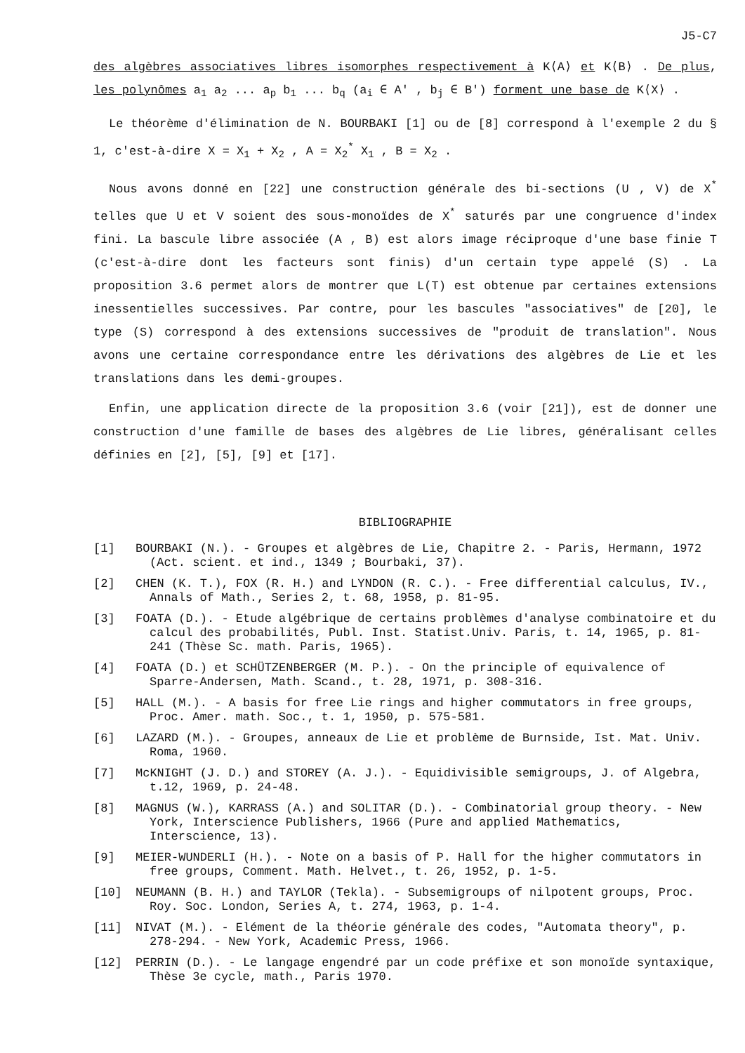J5-C7
des algèbres associatives libres isomorphes respectivement à K⟨A⟩ et K⟨B⟩ . De plus, les polynômes a<sub>1</sub> a<sub>2</sub> ... a<sub>p</sub> b<sub>1</sub> ... b<sub>q</sub> (a<sub>i</sub> ∈ A' , b<sub>j</sub> ∈ B') forment une base de K⟨X⟩ .
Le théorème d'élimination de N. BOURBAKI [1] ou de [8] correspond à l'exemple 2 du § 1, c'est-à-dire X = X<sub>1</sub> + X<sub>2</sub> , A = X<sub>2</sub><sup>*</sup> X<sub>1</sub> , B = X<sub>2</sub> .
Nous avons donné en [22] une construction générale des bi-sections (U , V) de X<sup>*</sup> telles que U et V soient des sous-monoïdes de X<sup>*</sup> saturés par une congruence d'index fini. La bascule libre associée (A , B) est alors image réciproque d'une base finie T (c'est-à-dire dont les facteurs sont finis) d'un certain type appelé (S) . La proposition 3.6 permet alors de montrer que L(T) est obtenue par certaines extensions inessentielles successives. Par contre, pour les bascules "associatives" de [20], le type (S) correspond à des extensions successives de "produit de translation". Nous avons une certaine correspondance entre les dérivations des algèbres de Lie et les translations dans les demi-groupes.
Enfin, une application directe de la proposition 3.6 (voir [21]), est de donner une construction d'une famille de bases des algèbres de Lie libres, généralisant celles définies en [2], [5], [9] et [17].
BIBLIOGRAPHIE
[1] BOURBAKI (N.). - Groupes et algèbres de Lie, Chapitre 2. - Paris, Hermann, 1972 (Act. scient. et ind., 1349 ; Bourbaki, 37).
[2] CHEN (K. T.), FOX (R. H.) and LYNDON (R. C.). - Free differential calculus, IV., Annals of Math., Series 2, t. 68, 1958, p. 81-95.
[3] FOATA (D.). - Etude algébrique de certains problèmes d'analyse combinatoire et du calcul des probabilités, Publ. Inst. Statist.Univ. Paris, t. 14, 1965, p. 81-241 (Thèse Sc. math. Paris, 1965).
[4] FOATA (D.) et SCHÜTZENBERGER (M. P.). - On the principle of equivalence of Sparre-Andersen, Math. Scand., t. 28, 1971, p. 308-316.
[5] HALL (M.). - A basis for free Lie rings and higher commutators in free groups, Proc. Amer. math. Soc., t. 1, 1950, p. 575-581.
[6] LAZARD (M.). - Groupes, anneaux de Lie et problème de Burnside, Ist. Mat. Univ. Roma, 1960.
[7] McKNIGHT (J. D.) and STOREY (A. J.). - Equidivisible semigroups, J. of Algebra, t.12, 1969, p. 24-48.
[8] MAGNUS (W.), KARRASS (A.) and SOLITAR (D.). - Combinatorial group theory. - New York, Interscience Publishers, 1966 (Pure and applied Mathematics, Interscience, 13).
[9] MEIER-WUNDERLI (H.). - Note on a basis of P. Hall for the higher commutators in free groups, Comment. Math. Helvet., t. 26, 1952, p. 1-5.
[10] NEUMANN (B. H.) and TAYLOR (Tekla). - Subsemigroups of nilpotent groups, Proc. Roy. Soc. London, Series A, t. 274, 1963, p. 1-4.
[11] NIVAT (M.). - Elément de la théorie générale des codes, "Automata theory", p. 278-294. - New York, Academic Press, 1966.
[12] PERRIN (D.). - Le langage engendré par un code préfixe et son monoïde syntaxique, Thèse 3e cycle, math., Paris 1970.